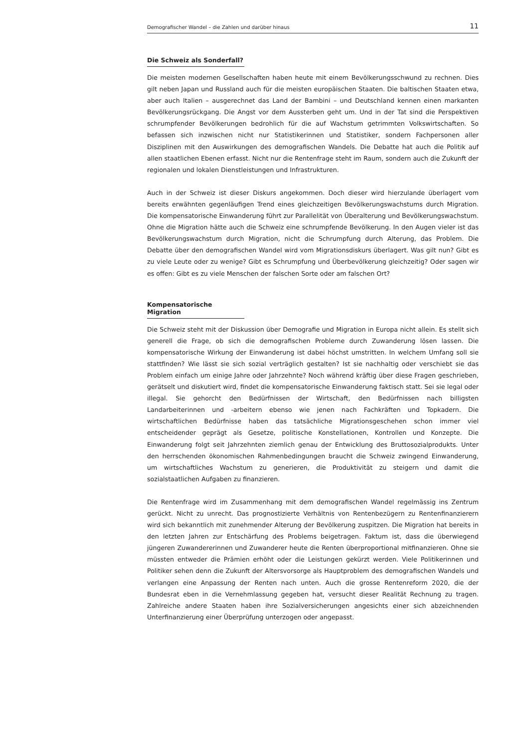Demografischer Wandel – die Zahlen und darüber hinaus 11
Die Schweiz als Sonderfall?
Die meisten modernen Gesellschaften haben heute mit einem Bevölkerungsschwund zu rechnen. Dies gilt neben Japan und Russland auch für die meisten europäischen Staaten. Die baltischen Staaten etwa, aber auch Italien – ausgerechnet das Land der Bambini – und Deutschland kennen einen markanten Bevölkerungsrückgang. Die Angst vor dem Aussterben geht um. Und in der Tat sind die Perspektiven schrumpfender Bevölkerungen bedrohlich für die auf Wachstum getrimmten Volkswirtschaften. So befassen sich inzwischen nicht nur Statistikerinnen und Statistiker, sondern Fachpersonen aller Disziplinen mit den Auswirkungen des demografischen Wandels. Die Debatte hat auch die Politik auf allen staatlichen Ebenen erfasst. Nicht nur die Rentenfrage steht im Raum, sondern auch die Zukunft der regionalen und lokalen Dienstleistungen und Infrastrukturen.
Auch in der Schweiz ist dieser Diskurs angekommen. Doch dieser wird hierzulande überlagert vom bereits erwähnten gegenläufigen Trend eines gleichzeitigen Bevölkerungswachstums durch Migration. Die kompensatorische Einwanderung führt zur Parallelität von Überalterung und Bevölkerungswachstum. Ohne die Migration hätte auch die Schweiz eine schrumpfende Bevölkerung. In den Augen vieler ist das Bevölkerungswachstum durch Migration, nicht die Schrumpfung durch Alterung, das Problem. Die Debatte über den demografischen Wandel wird vom Migrationsdiskurs überlagert. Was gilt nun? Gibt es zu viele Leute oder zu wenige? Gibt es Schrumpfung und Überbevölkerung gleichzeitig? Oder sagen wir es offen: Gibt es zu viele Menschen der falschen Sorte oder am falschen Ort?
Kompensatorische Migration
Die Schweiz steht mit der Diskussion über Demografie und Migration in Europa nicht allein. Es stellt sich generell die Frage, ob sich die demografischen Probleme durch Zuwanderung lösen lassen. Die kompensatorische Wirkung der Einwanderung ist dabei höchst umstritten. In welchem Umfang soll sie stattfinden? Wie lässt sie sich sozial verträglich gestalten? Ist sie nachhaltig oder verschiebt sie das Problem einfach um einige Jahre oder Jahrzehnte? Noch während kräftig über diese Fragen geschrieben, gerätselt und diskutiert wird, findet die kompensatorische Einwanderung faktisch statt. Sei sie legal oder illegal. Sie gehorcht den Bedürfnissen der Wirtschaft, den Bedürfnissen nach billigsten Landarbeiterinnen und -arbeitern ebenso wie jenen nach Fachkräften und Topkadern. Die wirtschaftlichen Bedürfnisse haben das tatsächliche Migrationsgeschehen schon immer viel entscheidender geprägt als Gesetze, politische Konstellationen, Kontrollen und Konzepte. Die Einwanderung folgt seit Jahrzehnten ziemlich genau der Entwicklung des Bruttosozialprodukts. Unter den herrschenden ökonomischen Rahmenbedingungen braucht die Schweiz zwingend Einwanderung, um wirtschaftliches Wachstum zu generieren, die Produktivität zu steigern und damit die sozialstaatlichen Aufgaben zu finanzieren.
Die Rentenfrage wird im Zusammenhang mit dem demografischen Wandel regelmässig ins Zentrum gerückt. Nicht zu unrecht. Das prognostizierte Verhältnis von Rentenbezügern zu Rentenfinanzierern wird sich bekanntlich mit zunehmender Alterung der Bevölkerung zuspitzen. Die Migration hat bereits in den letzten Jahren zur Entschärfung des Problems beigetragen. Faktum ist, dass die überwiegend jüngeren Zuwandererinnen und Zuwanderer heute die Renten überproportional mitfinanzieren. Ohne sie müssten entweder die Prämien erhöht oder die Leistungen gekürzt werden. Viele Politikerinnen und Politiker sehen denn die Zukunft der Altersvorsorge als Hauptproblem des demografischen Wandels und verlangen eine Anpassung der Renten nach unten. Auch die grosse Rentenreform 2020, die der Bundesrat eben in die Vernehmlassung gegeben hat, versucht dieser Realität Rechnung zu tragen. Zahlreiche andere Staaten haben ihre Sozialversicherungen angesichts einer sich abzeichnenden Unterfinanzierung einer Überprüfung unterzogen oder angepasst.